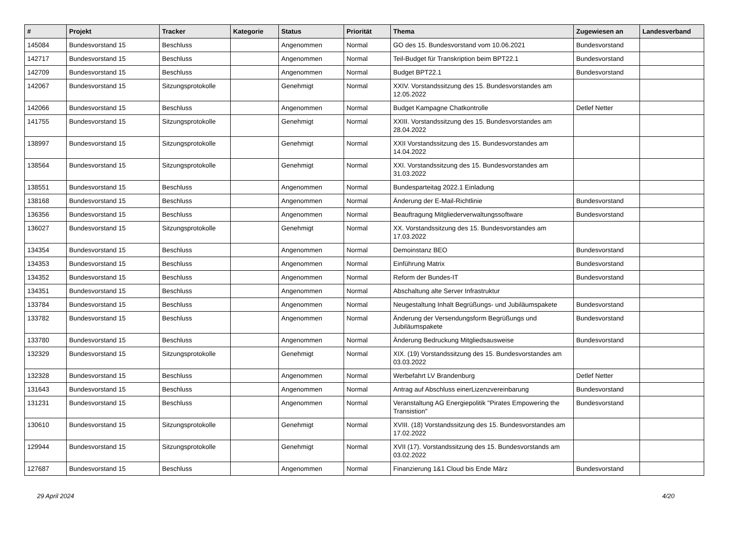| # | Projekt | Tracker | Kategorie | Status | Priorität | Thema | Zugewiesen an | Landesverband |
| --- | --- | --- | --- | --- | --- | --- | --- | --- |
| 145084 | Bundesvorstand 15 | Beschluss | | Angenommen | Normal | GO des 15. Bundesvorstand vom 10.06.2021 | Bundesvorstand | |
| 142717 | Bundesvorstand 15 | Beschluss | | Angenommen | Normal | Teil-Budget für Transkription beim BPT22.1 | Bundesvorstand | |
| 142709 | Bundesvorstand 15 | Beschluss | | Angenommen | Normal | Budget BPT22.1 | Bundesvorstand | |
| 142067 | Bundesvorstand 15 | Sitzungsprotokolle | | Genehmigt | Normal | XXIV. Vorstandssitzung des 15. Bundesvorstandes am 12.05.2022 | | |
| 142066 | Bundesvorstand 15 | Beschluss | | Angenommen | Normal | Budget Kampagne Chatkontrolle | Detlef Netter | |
| 141755 | Bundesvorstand 15 | Sitzungsprotokolle | | Genehmigt | Normal | XXIII. Vorstandssitzung des 15. Bundesvorstandes am 28.04.2022 | | |
| 138997 | Bundesvorstand 15 | Sitzungsprotokolle | | Genehmigt | Normal | XXII Vorstandssitzung des 15. Bundesvorstandes am 14.04.2022 | | |
| 138564 | Bundesvorstand 15 | Sitzungsprotokolle | | Genehmigt | Normal | XXI. Vorstandssitzung des 15. Bundesvorstandes am 31.03.2022 | | |
| 138551 | Bundesvorstand 15 | Beschluss | | Angenommen | Normal | Bundesparteitag 2022.1 Einladung | | |
| 138168 | Bundesvorstand 15 | Beschluss | | Angenommen | Normal | Änderung der E-Mail-Richtlinie | Bundesvorstand | |
| 136356 | Bundesvorstand 15 | Beschluss | | Angenommen | Normal | Beauftragung Mitgliederverwaltungssoftware | Bundesvorstand | |
| 136027 | Bundesvorstand 15 | Sitzungsprotokolle | | Genehmigt | Normal | XX. Vorstandssitzung des 15. Bundesvorstandes am 17.03.2022 | | |
| 134354 | Bundesvorstand 15 | Beschluss | | Angenommen | Normal | Demoinstanz BEO | Bundesvorstand | |
| 134353 | Bundesvorstand 15 | Beschluss | | Angenommen | Normal | Einführung Matrix | Bundesvorstand | |
| 134352 | Bundesvorstand 15 | Beschluss | | Angenommen | Normal | Reform der Bundes-IT | Bundesvorstand | |
| 134351 | Bundesvorstand 15 | Beschluss | | Angenommen | Normal | Abschaltung alte Server Infrastruktur | | |
| 133784 | Bundesvorstand 15 | Beschluss | | Angenommen | Normal | Neugestaltung Inhalt Begrüßungs- und Jubiläumspakete | Bundesvorstand | |
| 133782 | Bundesvorstand 15 | Beschluss | | Angenommen | Normal | Änderung der Versendungsform Begrüßungs und Jubiläumspakete | Bundesvorstand | |
| 133780 | Bundesvorstand 15 | Beschluss | | Angenommen | Normal | Änderung Bedruckung Mitgliedsausweise | Bundesvorstand | |
| 132329 | Bundesvorstand 15 | Sitzungsprotokolle | | Genehmigt | Normal | XIX. (19) Vorstandssitzung des 15. Bundesvorstandes am 03.03.2022 | | |
| 132328 | Bundesvorstand 15 | Beschluss | | Angenommen | Normal | Werbefahrt LV Brandenburg | Detlef Netter | |
| 131643 | Bundesvorstand 15 | Beschluss | | Angenommen | Normal | Antrag auf Abschluss einerLizenzvereinbarung | Bundesvorstand | |
| 131231 | Bundesvorstand 15 | Beschluss | | Angenommen | Normal | Veranstaltung AG Energiepolitik "Pirates Empowering the Transistion" | Bundesvorstand | |
| 130610 | Bundesvorstand 15 | Sitzungsprotokolle | | Genehmigt | Normal | XVIII. (18) Vorstandssitzung des 15. Bundesvorstandes am 17.02.2022 | | |
| 129944 | Bundesvorstand 15 | Sitzungsprotokolle | | Genehmigt | Normal | XVII (17). Vorstandssitzung des 15. Bundesvorstands am 03.02.2022 | | |
| 127687 | Bundesvorstand 15 | Beschluss | | Angenommen | Normal | Finanzierung 1&1 Cloud bis Ende März | Bundesvorstand | |
29 April 2024 4/20